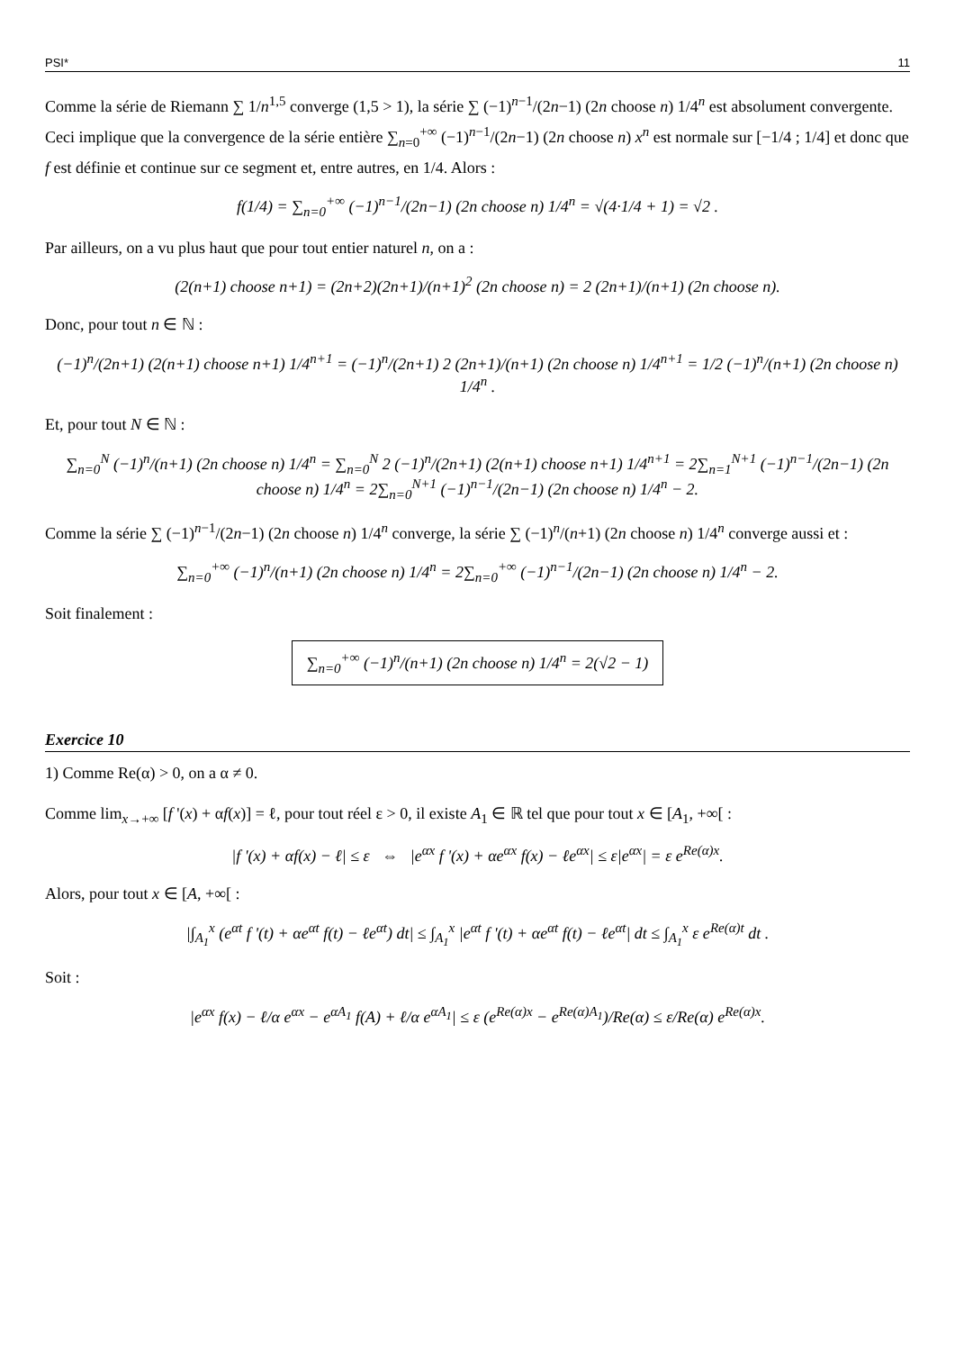PSI* 11
Comme la série de Riemann ∑ 1/n<sup>1,5</sup> converge (1,5 > 1), la série ∑ (−1)<sup>n−1</sup>/(2n−1) (2n choose n) 1/4<sup>n</sup> est absolument convergente. Ceci implique que la convergence de la série entière ∑<sub>n=0</sub><sup>+∞</sup> (−1)<sup>n−1</sup>/(2n−1) (2n choose n) x<sup>n</sup> est normale sur [−1/4 ; 1/4] et donc que f est définie et continue sur ce segment et, entre autres, en 1/4. Alors :
f(1/4) = ∑<sub>n=0</sub><sup>+∞</sup> (−1)<sup>n−1</sup>/(2n−1) (2n choose n) 1/4<sup>n</sup> = √(4·1/4 + 1) = √2 .
Par ailleurs, on a vu plus haut que pour tout entier naturel n, on a :
(2(n+1) choose n+1) = (2n+2)(2n+1)/(n+1)<sup>2</sup> (2n choose n) = 2 (2n+1)/(n+1) (2n choose n).
Donc, pour tout n ∈ ℕ :
(−1)<sup>n</sup>/(2n+1) (2(n+1) choose n+1) 1/4<sup>n+1</sup> = (−1)<sup>n</sup>/(2n+1) 2 (2n+1)/(n+1) (2n choose n) 1/4<sup>n+1</sup> = 1/2 (−1)<sup>n</sup>/(n+1) (2n choose n) 1/4<sup>n</sup> .
Et, pour tout N ∈ ℕ :
∑<sub>n=0</sub><sup>N</sup> (−1)<sup>n</sup>/(n+1) (2n choose n) 1/4<sup>n</sup> = ∑<sub>n=0</sub><sup>N</sup> 2 (−1)<sup>n</sup>/(2n+1) (2(n+1) choose n+1) 1/4<sup>n+1</sup> = 2∑<sub>n=1</sub><sup>N+1</sup> (−1)<sup>n−1</sup>/(2n−1) (2n choose n) 1/4<sup>n</sup> = 2∑<sub>n=0</sub><sup>N+1</sup> (−1)<sup>n−1</sup>/(2n−1) (2n choose n) 1/4<sup>n</sup> − 2.
Comme la série ∑ (−1)<sup>n−1</sup>/(2n−1) (2n choose n) 1/4<sup>n</sup> converge, la série ∑ (−1)<sup>n</sup>/(n+1) (2n choose n) 1/4<sup>n</sup> converge aussi et :
∑<sub>n=0</sub><sup>+∞</sup> (−1)<sup>n</sup>/(n+1) (2n choose n) 1/4<sup>n</sup> = 2∑<sub>n=0</sub><sup>+∞</sup> (−1)<sup>n−1</sup>/(2n−1) (2n choose n) 1/4<sup>n</sup> − 2.
Soit finalement :
∑<sub>n=0</sub><sup>+∞</sup> (−1)<sup>n</sup>/(n+1) (2n choose n) 1/4<sup>n</sup> = 2(√2 − 1)
Exercice 10
1) Comme Re(α) > 0, on a α ≠ 0.
Comme lim<sub>x→+∞</sub> [f '(x) + αf(x)] = ℓ, pour tout réel ε > 0, il existe A<sub>1</sub> ∈ ℝ tel que pour tout x ∈ [A<sub>1</sub>, +∞[ :
|f '(x) + αf(x) − ℓ| ≤ ε ⇔ |e<sup>αx</sup> f '(x) + αe<sup>αx</sup> f(x) − ℓe<sup>αx</sup>| ≤ ε|e<sup>αx</sup>| = ε e<sup>Re(α)x</sup>.
Alors, pour tout x ∈ [A, +∞[ :
|∫<sub>A<sub>1</sub></sub><sup>x</sup> (e<sup>αt</sup> f '(t) + αe<sup>αt</sup> f(t) − ℓe<sup>αt</sup>) dt| ≤ ∫<sub>A<sub>1</sub></sub><sup>x</sup> |e<sup>αt</sup> f '(t) + αe<sup>αt</sup> f(t) − ℓe<sup>αt</sup>| dt ≤ ∫<sub>A<sub>1</sub></sub><sup>x</sup> ε e<sup>Re(α)t</sup> dt .
Soit :
|e<sup>αx</sup> f(x) − ℓ/α e<sup>αx</sup> − e<sup>αA<sub>1</sub></sup> f(A) + ℓ/α e<sup>αA<sub>1</sub></sup>| ≤ ε (e<sup>Re(α)x</sup> − e<sup>Re(α)A<sub>1</sub></sup>)/Re(α) ≤ ε/Re(α) e<sup>Re(α)x</sup>.